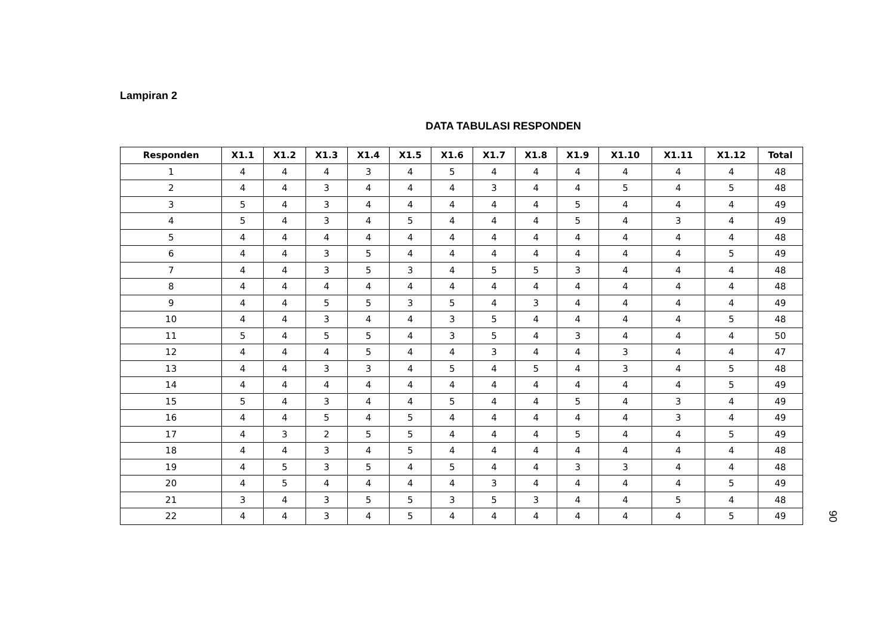Lampiran 2
DATA TABULASI RESPONDEN
| Responden | X1.1 | X1.2 | X1.3 | X1.4 | X1.5 | X1.6 | X1.7 | X1.8 | X1.9 | X1.10 | X1.11 | X1.12 | Total |
| --- | --- | --- | --- | --- | --- | --- | --- | --- | --- | --- | --- | --- | --- |
| 1 | 4 | 4 | 4 | 3 | 4 | 5 | 4 | 4 | 4 | 4 | 4 | 4 | 48 |
| 2 | 4 | 4 | 3 | 4 | 4 | 4 | 3 | 4 | 4 | 5 | 4 | 5 | 48 |
| 3 | 5 | 4 | 3 | 4 | 4 | 4 | 4 | 4 | 5 | 4 | 4 | 4 | 49 |
| 4 | 5 | 4 | 3 | 4 | 5 | 4 | 4 | 4 | 5 | 4 | 3 | 4 | 49 |
| 5 | 4 | 4 | 4 | 4 | 4 | 4 | 4 | 4 | 4 | 4 | 4 | 4 | 48 |
| 6 | 4 | 4 | 3 | 5 | 4 | 4 | 4 | 4 | 4 | 4 | 4 | 5 | 49 |
| 7 | 4 | 4 | 3 | 5 | 3 | 4 | 5 | 5 | 3 | 4 | 4 | 4 | 48 |
| 8 | 4 | 4 | 4 | 4 | 4 | 4 | 4 | 4 | 4 | 4 | 4 | 4 | 48 |
| 9 | 4 | 4 | 5 | 5 | 3 | 5 | 4 | 3 | 4 | 4 | 4 | 4 | 49 |
| 10 | 4 | 4 | 3 | 4 | 4 | 3 | 5 | 4 | 4 | 4 | 4 | 5 | 48 |
| 11 | 5 | 4 | 5 | 5 | 4 | 3 | 5 | 4 | 3 | 4 | 4 | 4 | 50 |
| 12 | 4 | 4 | 4 | 5 | 4 | 4 | 3 | 4 | 4 | 3 | 4 | 4 | 47 |
| 13 | 4 | 4 | 3 | 3 | 4 | 5 | 4 | 5 | 4 | 3 | 4 | 5 | 48 |
| 14 | 4 | 4 | 4 | 4 | 4 | 4 | 4 | 4 | 4 | 4 | 4 | 5 | 49 |
| 15 | 5 | 4 | 3 | 4 | 4 | 5 | 4 | 4 | 5 | 4 | 3 | 4 | 49 |
| 16 | 4 | 4 | 5 | 4 | 5 | 4 | 4 | 4 | 4 | 4 | 3 | 4 | 49 |
| 17 | 4 | 3 | 2 | 5 | 5 | 4 | 4 | 4 | 5 | 4 | 4 | 5 | 49 |
| 18 | 4 | 4 | 3 | 4 | 5 | 4 | 4 | 4 | 4 | 4 | 4 | 4 | 48 |
| 19 | 4 | 5 | 3 | 5 | 4 | 5 | 4 | 4 | 3 | 3 | 4 | 4 | 48 |
| 20 | 4 | 5 | 4 | 4 | 4 | 4 | 3 | 4 | 4 | 4 | 4 | 5 | 49 |
| 21 | 3 | 4 | 3 | 5 | 5 | 3 | 5 | 3 | 4 | 4 | 5 | 4 | 48 |
| 22 | 4 | 4 | 3 | 4 | 5 | 4 | 4 | 4 | 4 | 4 | 4 | 5 | 49 |
90